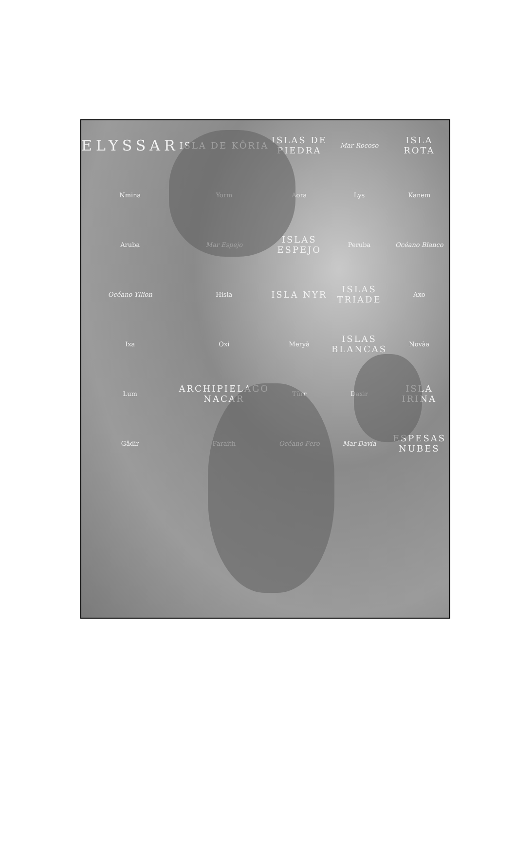ELYSSAR
ISLA DE KÔRIA
ISLAS DE PIEDRA
Mar Rocoso
ISLA ROTA
Nmina
Yorm
Aora
Lys
Kanem
Aruba
Mar Espejo
ISLAS ESPEJO
Peruba
Océano Blanco
Océano Yllion
Hisia
ISLA NYR
ISLAS TRIADE
Axo
Ixa
Oxi
Meryà
ISLAS BLANCAS
Novàa
Lum
ARCHIPIELAGO NACAR
Tûrr
Daxir
ISLA IRINA
Gâdir
Faraith
Océano Fero
Mar Davia
ESPESAS NUBES